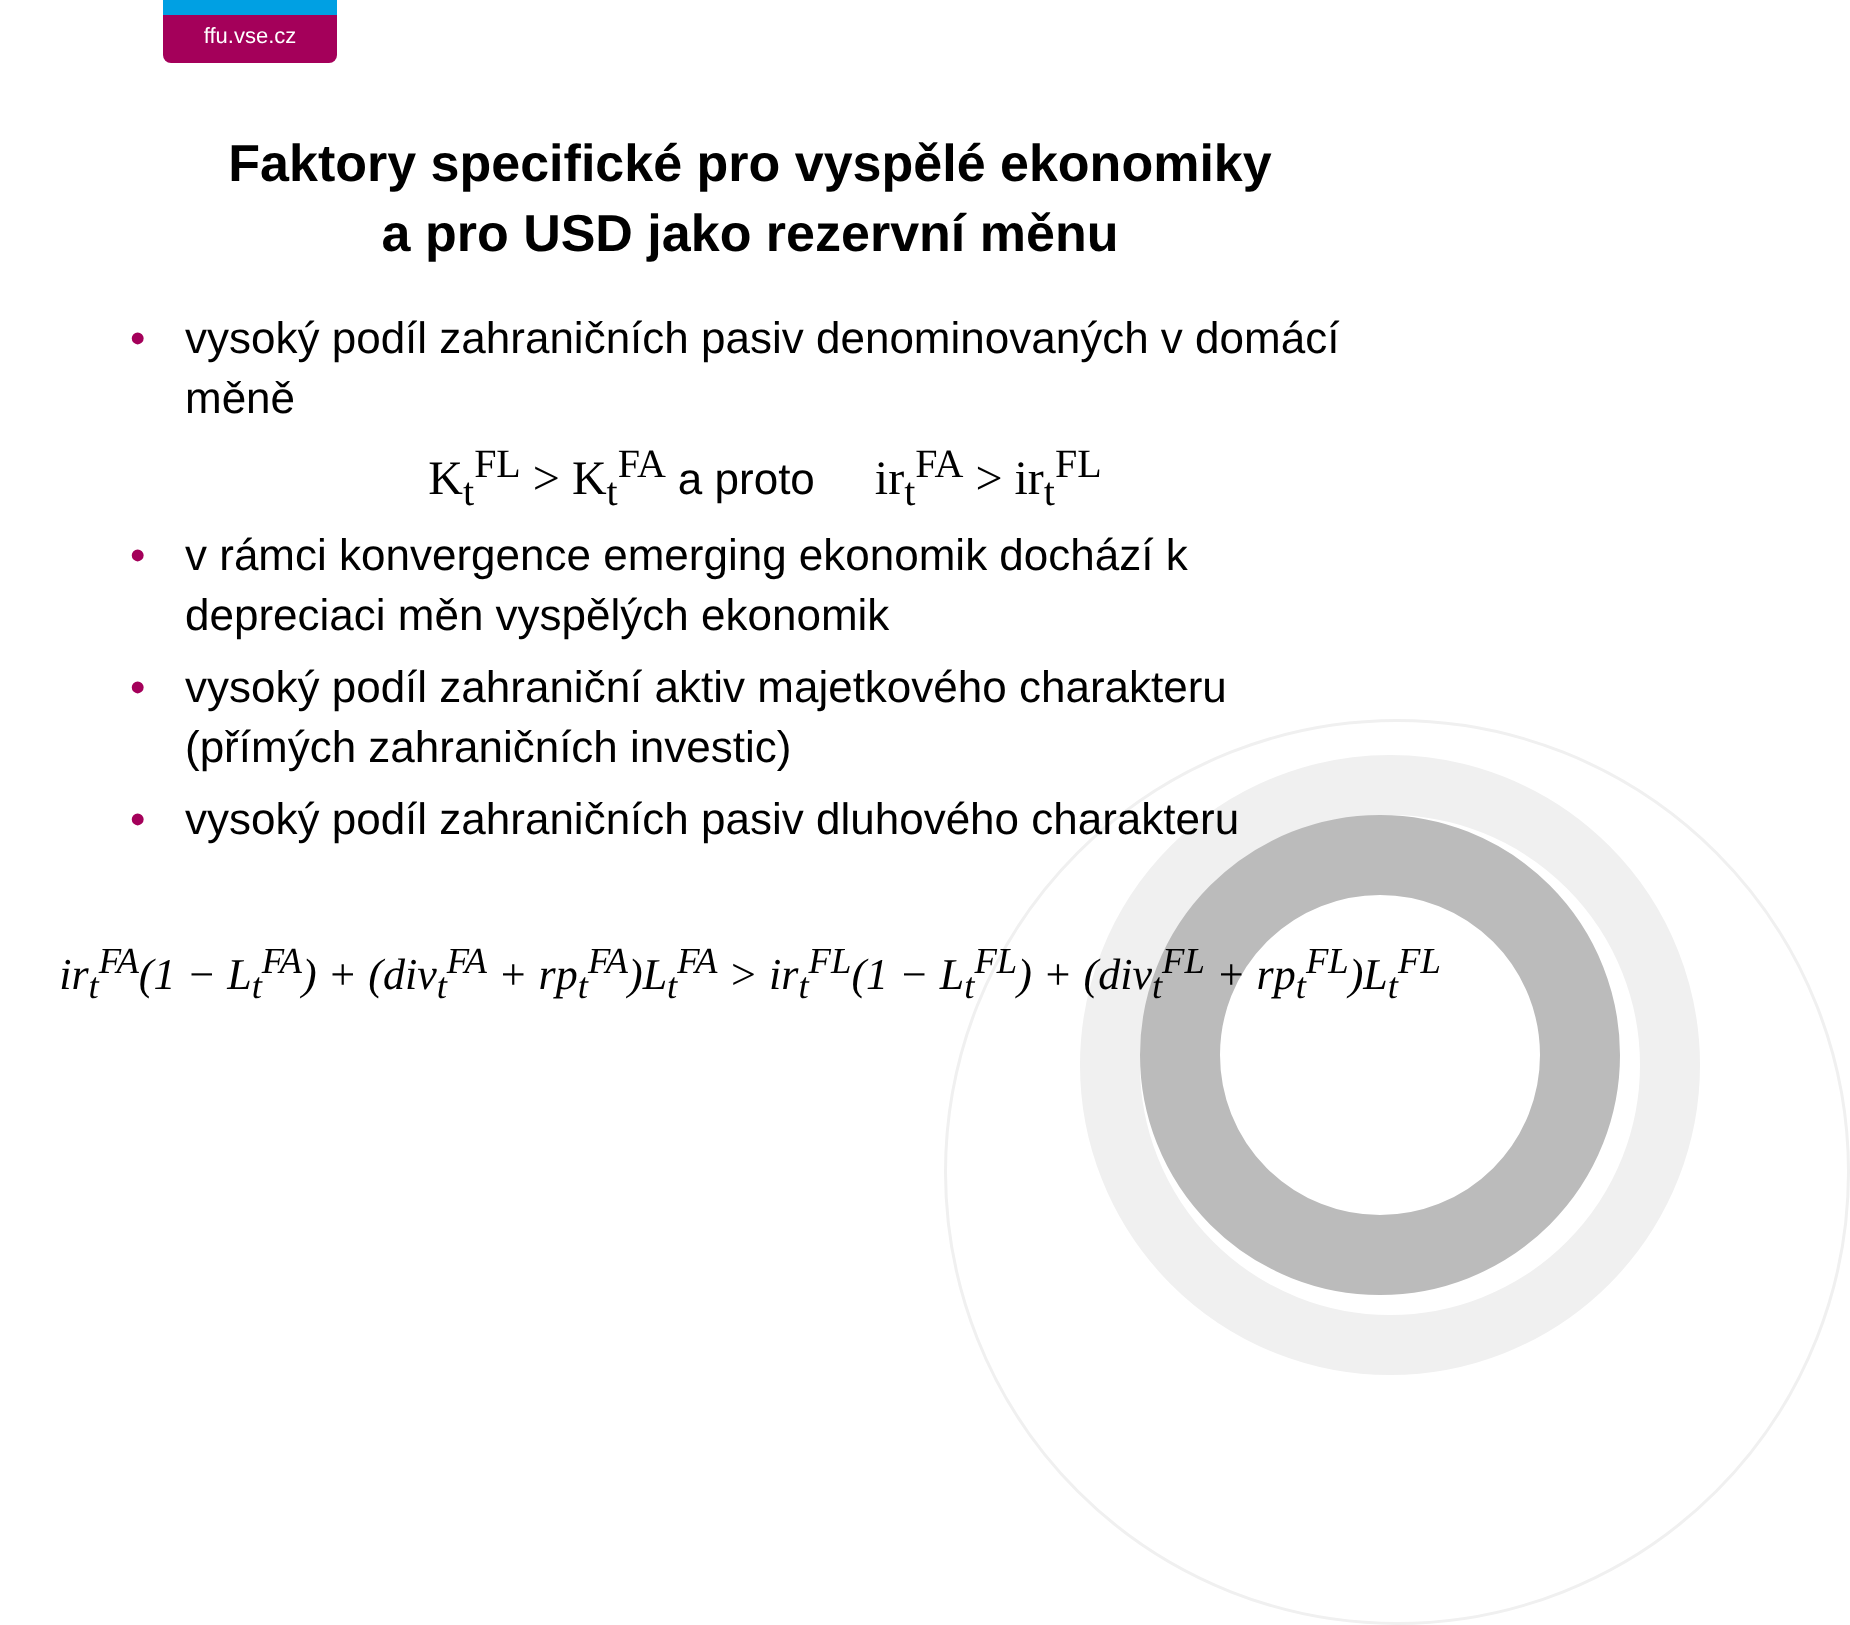ffu.vse.cz
Faktory specifické pro vyspělé ekonomiky
a pro USD jako rezervní měnu
• vysoký podíl zahraničních pasiv denominovaných v domácí měně
K<sub>t</sub><sup>FL</sup> > K<sub>t</sub><sup>FA</sup> a proto ir<sub>t</sub><sup>FA</sup> > ir<sub>t</sub><sup>FL</sup>
• v rámci konvergence emerging ekonomik dochází k depreciaci měn vyspělých ekonomik
• vysoký podíl zahraniční aktiv majetkového charakteru (přímých zahraničních investic)
• vysoký podíl zahraničních pasiv dluhového charakteru
ir<sub>t</sub><sup>FA</sup>(1 − L<sub>t</sub><sup>FA</sup>) + (div<sub>t</sub><sup>FA</sup> + rp<sub>t</sub><sup>FA</sup>)L<sub>t</sub><sup>FA</sup> > ir<sub>t</sub><sup>FL</sup>(1 − L<sub>t</sub><sup>FL</sup>) + (div<sub>t</sub><sup>FL</sup> + rp<sub>t</sub><sup>FL</sup>)L<sub>t</sub><sup>FL</sup>